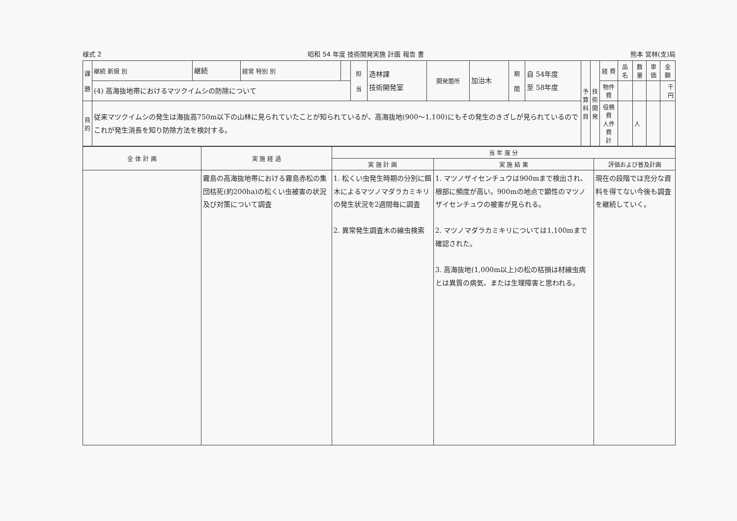様式 2 昭和 54 年度 技術開発実施 計画 報告 書 熊本 営林(支)局
| 課 題 | 継続 新規 別 | 継続 | 経常 特別 別 | | 担 当 | 造林課 技術開発室 | 開発箇所 | 加治木 | 期 間 | 自 54年度 至 58年度 | 予 算 科 目 | 技 術 開 発 | 経 費 | 品 名 | 数量 | 単価 | 金 額 |
| | (4) 高海抜地帯におけるマツクイムシの防除について | | | | | | | | | | | | 物件費 | | | | 千円 |
| 目 的 | 従来マツクイムシの発生は海抜高750m以下の山林に見られていたことが知られているが、高海抜地(900〜1,100)にもその発生のきざしが見られているのでこれが発生消長を知り防除方法を検討する。 | | | | | | | | | | | | 役務費 人件費 計 | | 人 | | |
| 全 体 計 画 | 実 施 経 過 | 当 年 度 分 | | |
| --- | --- | --- | --- | --- |
| | | 実 施 計 画 | 実 施 結 果 | 評価および普及計画 |
| | 霧島の高海抜地帯における霧島赤松の集団枯死(約200ha)の松くい虫被害の状況及び対策について調査 | 1. 松くい虫発生時期の分別に餌木によるマツノマダラカミキリの発生状況を2週間毎に調査 2. 異常発生調査木の線虫検索 | 1. マツノザイセンチュウは900mまで検出され、根部に頻度が高い。900mの地点で顕性のマツノザイセンチュウの被害が見られる。 2. マツノマダラカミキリについては1,100mまで確認された。 3. 高海抜地(1,000m以上)の松の枯損は材線虫病とは異質の病気、または生理障害と思われる。 | 現在の段階では充分な資料を得てない今後も調査を継続していく。 |